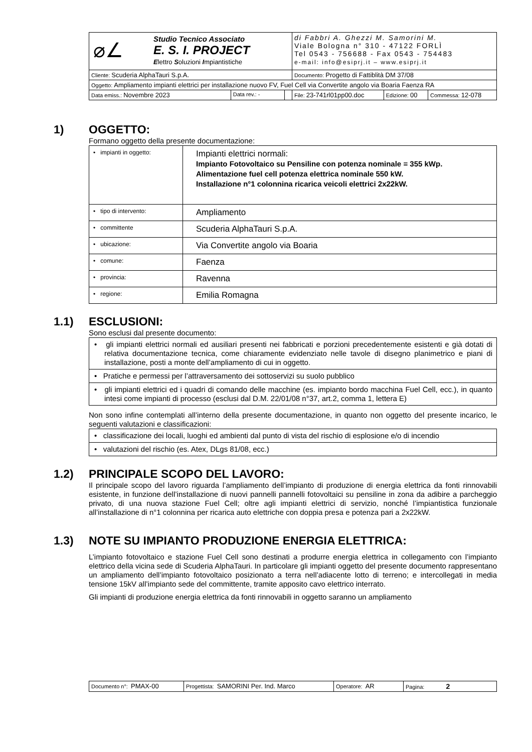| ⌀∠ Studio Tecnico Associato E. S. I. PROJECT E lettro S oluzioni I mpiantistiche | | | di Fabbri A. Ghezzi M. Samorini M. Viale Bologna n° 310 - 47122 FORLÌ Tel 0543 - 756688 - Fax 0543 - 754483 e-mail: info@esiprj.it – www.esiprj.it | | |
| Cliente: Scuderia AlphaTauri S.p.A. | | | Documento: Progetto di Fattiblità DM 37/08 | | |
| Oggetto: Ampliamento impianti elettrici per installazione nuovo FV, Fuel Cell via Convertite angolo via Boaria Faenza RA | | | | | |
| Data emiss.: Novembre 2023 | Data rev.: - | | File: 23-741rl01pp00.doc | Edizione: 00 | Commessa: 12-078 |
1) OGGETTO:
Formano oggetto della presente documentazione:
| • impianti in oggetto: | Impianti elettrici normali: Impianto Fotovoltaico su Pensiline con potenza nominale = 355 kWp. Alimentazione fuel cell potenza elettrica nominale 550 kW. Installazione n°1 colonnina ricarica veicoli elettrici 2x22kW. |
| • tipo di intervento: | Ampliamento |
| • committente | Scuderia AlphaTauri S.p.A. |
| • ubicazione: | Via Convertite angolo via Boaria |
| • comune: | Faenza |
| • provincia: | Ravenna |
| • regione: | Emilia Romagna |
1.1) ESCLUSIONI:
Sono esclusi dal presente documento:
| • gli impianti elettrici normali ed ausiliari presenti nei fabbricati e porzioni precedentemente esistenti e già dotati di relativa documentazione tecnica, come chiaramente evidenziato nelle tavole di disegno planimetrico e piani di installazione, posti a monte dell’ampliamento di cui in oggetto. |
| • Pratiche e permessi per l’attraversamento dei sottoservizi su suolo pubblico |
| • gli impianti elettrici ed i quadri di comando delle macchine (es. impianto bordo macchina Fuel Cell, ecc.), in quanto intesi come impianti di processo (esclusi dal D.M. 22/01/08 n°37, art.2, comma 1, lettera E) |
Non sono infine contemplati all’interno della presente documentazione, in quanto non oggetto del presente incarico, le seguenti valutazioni e classificazioni:
| • classificazione dei locali, luoghi ed ambienti dal punto di vista del rischio di esplosione e/o di incendio |
| • valutazioni del rischio (es. Atex, DLgs 81/08, ecc.) |
1.2) PRINCIPALE SCOPO DEL LAVORO:
Il principale scopo del lavoro riguarda l’ampliamento dell’impianto di produzione di energia elettrica da fonti rinnovabili esistente, in funzione dell’installazione di nuovi pannelli pannelli fotovoltaici su pensiline in zona da adibire a parcheggio privato, di una nuova stazione Fuel Cell; oltre agli impianti elettrici di servizio, nonché l’impiantistica funzionale all’installazione di n°1 colonnina per ricarica auto elettriche con doppia presa e potenza pari a 2x22kW.
1.3) NOTE SU IMPIANTO PRODUZIONE ENERGIA ELETTRICA:
L’impianto fotovoltaico e stazione Fuel Cell sono destinati a produrre energia elettrica in collegamento con l’impianto elettrico della vicina sede di Scuderia AlphaTauri. In particolare gli impianti oggetto del presente documento rappresentano un ampliamento dell’impianto fotovoltaico posizionato a terra nell’adiacente lotto di terreno; e intercollegati in media tensione 15kV all’impianto sede del committente, tramite apposito cavo elettrico interrato.
Gli impianti di produzione energia elettrica da fonti rinnovabili in oggetto saranno un ampliamento
| Documento n°: PMAX-00 | Progettista: SAMORINI Per. Ind. Marco | Operatore: AR | Pagina: 2 |